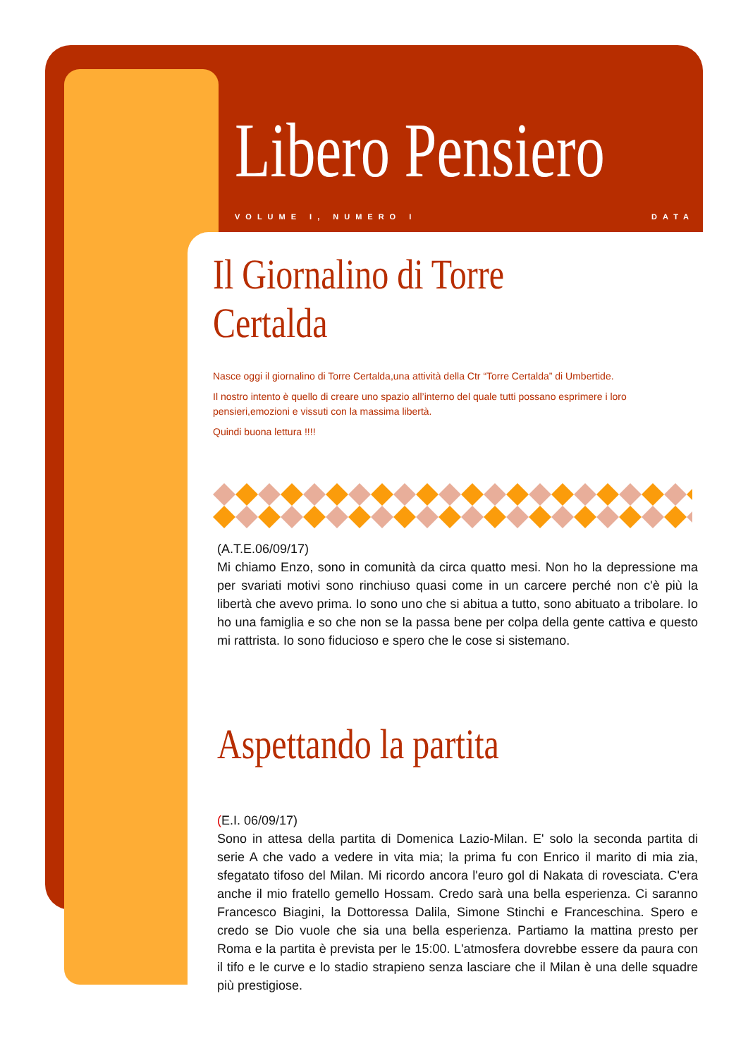Libero Pensiero
VOLUME I, NUMERO I DATA
Il Giornalino di Torre Certalda
Nasce oggi il giornalino di Torre Certalda,una attività della Ctr “Torre Certalda” di Umbertide.
Il nostro intento è quello di creare uno spazio all’interno del quale tutti possano esprimere i loro pensieri,emozioni e vissuti con la massima libertà.
Quindi buona lettura !!!!
(A.T.E.06/09/17)
Mi chiamo Enzo, sono in comunità da circa quatto mesi. Non ho la depressione ma per svariati motivi sono rinchiuso quasi come in un carcere perché non c'è più la libertà che avevo prima. Io sono uno che si abitua a tutto, sono abituato a tribolare. Io ho una famiglia e so che non se la passa bene per colpa della gente cattiva e questo mi rattrista. Io sono fiducioso e spero che le cose si sistemano.
Aspettando la partita
(E.I. 06/09/17)
Sono in attesa della partita di Domenica Lazio-Milan. E' solo la seconda partita di serie A che vado a vedere in vita mia; la prima fu con Enrico il marito di mia zia, sfegatato tifoso del Milan. Mi ricordo ancora l'euro gol di Nakata di rovesciata. C'era anche il mio fratello gemello Hossam. Credo sarà una bella esperienza. Ci saranno Francesco Biagini, la Dottoressa Dalila, Simone Stinchi e Franceschina. Spero e credo se Dio vuole che sia una bella esperienza. Partiamo la mattina presto per Roma e la partita è prevista per le 15:00. L'atmosfera dovrebbe essere da paura con il tifo e le curve e lo stadio strapieno senza lasciare che il Milan è una delle squadre più prestigiose.